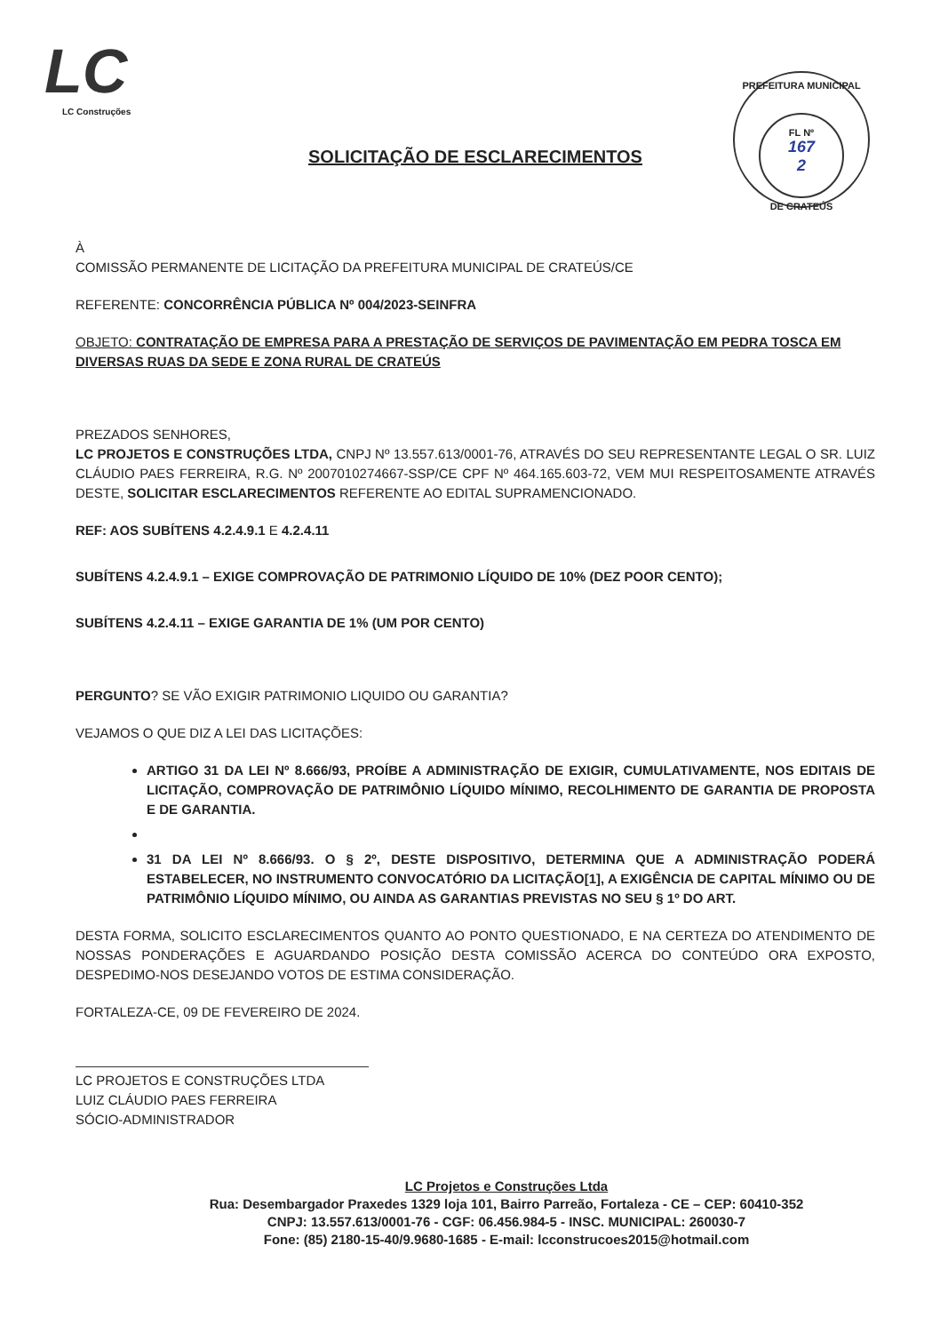LC
LC Construções
PREFEITURA MUNICIPAL
FL Nº
167
2
DE CRATEÚS
SOLICITAÇÃO DE ESCLARECIMENTOS
À
COMISSÃO PERMANENTE DE LICITAÇÃO DA PREFEITURA MUNICIPAL DE CRATEÚS/CE
REFERENTE: CONCORRÊNCIA PÚBLICA Nº 004/2023-SEINFRA
OBJETO: CONTRATAÇÃO DE EMPRESA PARA A PRESTAÇÃO DE SERVIÇOS DE PAVIMENTAÇÃO EM PEDRA TOSCA EM DIVERSAS RUAS DA SEDE E ZONA RURAL DE CRATEÚS
PREZADOS SENHORES,
LC PROJETOS E CONSTRUÇÕES LTDA, CNPJ Nº 13.557.613/0001-76, ATRAVÉS DO SEU REPRESENTANTE LEGAL O SR. LUIZ CLÁUDIO PAES FERREIRA, R.G. Nº 2007010274667-SSP/CE CPF Nº 464.165.603-72, VEM MUI RESPEITOSAMENTE ATRAVÉS DESTE, SOLICITAR ESCLARECIMENTOS REFERENTE AO EDITAL SUPRAMENCIONADO.
REF: AOS SUBÍTENS 4.2.4.9.1 E 4.2.4.11
SUBÍTENS 4.2.4.9.1 – EXIGE COMPROVAÇÃO DE PATRIMONIO LÍQUIDO DE 10% (DEZ POOR CENTO);
SUBÍTENS 4.2.4.11 – EXIGE GARANTIA DE 1% (UM POR CENTO)
PERGUNTO? SE VÃO EXIGIR PATRIMONIO LIQUIDO OU GARANTIA?
VEJAMOS O QUE DIZ A LEI DAS LICITAÇÕES:
ARTIGO 31 DA LEI Nº 8.666/93, PROÍBE A ADMINISTRAÇÃO DE EXIGIR, CUMULATIVAMENTE, NOS EDITAIS DE LICITAÇÃO, COMPROVAÇÃO DE PATRIMÔNIO LÍQUIDO MÍNIMO, RECOLHIMENTO DE GARANTIA DE PROPOSTA E DE GARANTIA.
31 DA LEI Nº 8.666/93. O § 2º, DESTE DISPOSITIVO, DETERMINA QUE A ADMINISTRAÇÃO PODERÁ ESTABELECER, NO INSTRUMENTO CONVOCATÓRIO DA LICITAÇÃO[1], A EXIGÊNCIA DE CAPITAL MÍNIMO OU DE PATRIMÔNIO LÍQUIDO MÍNIMO, OU AINDA AS GARANTIAS PREVISTAS NO SEU § 1º DO ART.
DESTA FORMA, SOLICITO ESCLARECIMENTOS QUANTO AO PONTO QUESTIONADO, E NA CERTEZA DO ATENDIMENTO DE NOSSAS PONDERAÇÕES E AGUARDANDO POSIÇÃO DESTA COMISSÃO ACERCA DO CONTEÚDO ORA EXPOSTO, DESPEDIMO-NOS DESEJANDO VOTOS DE ESTIMA CONSIDERAÇÃO.
FORTALEZA-CE, 09 DE FEVEREIRO DE 2024.
LC PROJETOS E CONSTRUÇÕES LTDA
LUIZ CLÁUDIO PAES FERREIRA
SÓCIO-ADMINISTRADOR
LC Projetos e Construções Ltda
Rua: Desembargador Praxedes 1329 loja 101, Bairro Parreão, Fortaleza - CE – CEP: 60410-352
CNPJ: 13.557.613/0001-76 - CGF: 06.456.984-5 - INSC. MUNICIPAL: 260030-7
Fone: (85) 2180-15-40/9.9680-1685 - E-mail: lcconstrucoes2015@hotmail.com